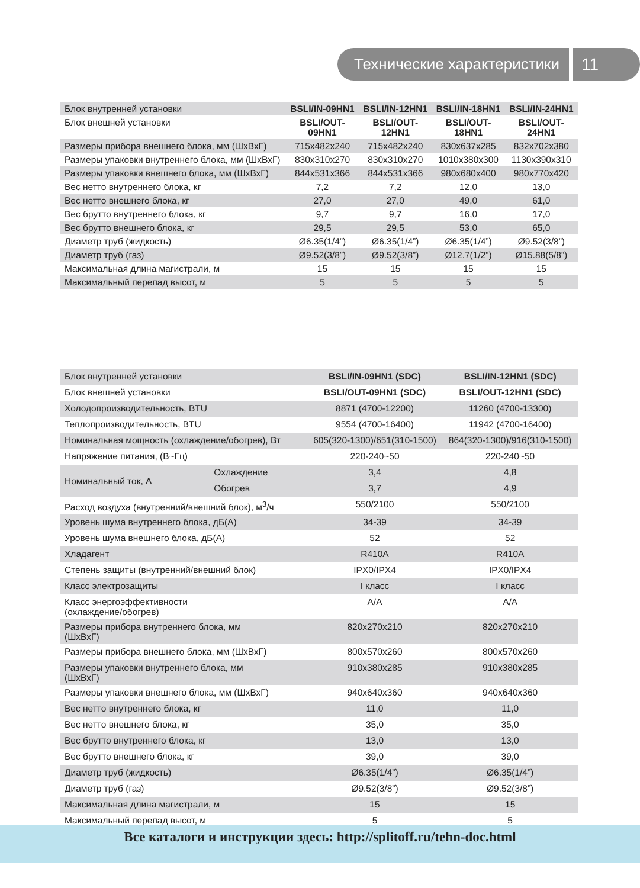Технические характеристики 11
| Блок внутренней установки | BSLI/IN-09HN1 | BSLI/IN-12HN1 | BSLI/IN-18HN1 | BSLI/IN-24HN1 |
| Блок внешней установки | BSLI/OUT- 09HN1 | BSLI/OUT- 12HN1 | BSLI/OUT- 18HN1 | BSLI/OUT- 24HN1 |
| Размеры прибора внешнего блока, мм (ШхВхГ) | 715x482x240 | 715x482x240 | 830x637x285 | 832x702x380 |
| Размеры упаковки внутреннего блока, мм (ШхВхГ) | 830x310x270 | 830x310x270 | 1010x380x300 | 1130x390x310 |
| Размеры упаковки внешнего блока, мм (ШхВхГ) | 844x531x366 | 844x531x366 | 980x680x400 | 980x770x420 |
| Вес нетто внутреннего блока, кг | 7,2 | 7,2 | 12,0 | 13,0 |
| Вес нетто внешнего блока, кг | 27,0 | 27,0 | 49,0 | 61,0 |
| Вес брутто внутреннего блока, кг | 9,7 | 9,7 | 16,0 | 17,0 |
| Вес брутто внешнего блока, кг | 29,5 | 29,5 | 53,0 | 65,0 |
| Диаметр труб (жидкость) | Ø6.35(1/4”) | Ø6.35(1/4”) | Ø6.35(1/4”) | Ø9.52(3/8”) |
| Диаметр труб (газ) | Ø9.52(3/8”) | Ø9.52(3/8”) | Ø12.7(1/2”) | Ø15.88(5/8”) |
| Максимальная длина магистрали, м | 15 | 15 | 15 | 15 |
| Максимальный перепад высот, м | 5 | 5 | 5 | 5 |
| Блок внутренней установки | | BSLI/IN-09HN1 (SDC) | BSLI/IN-12HN1 (SDC) |
| Блок внешней установки | | BSLI/OUT-09HN1 (SDC) | BSLI/OUT-12HN1 (SDC) |
| Холодопроизводительность, BTU | | 8871 (4700-12200) | 11260 (4700-13300) |
| Теплопроизводительность, BTU | | 9554 (4700-16400) | 11942 (4700-16400) |
| Номинальная мощность (охлаждение/обогрев), Вт | | 605(320-1300)/651(310-1500) | 864(320-1300)/916(310-1500) |
| Напряжение питания, (В~Гц) | | 220-240~50 | 220-240~50 |
| Номинальный ток, А | Охлаждение | 3,4 | 4,8 |
| | Обогрев | 3,7 | 4,9 |
| Расход воздуха (внутренний/внешний блок), м<sup>3</sup>/ч | | 550/2100 | 550/2100 |
| Уровень шума внутреннего блока, дБ(А) | | 34-39 | 34-39 |
| Уровень шума внешнего блока, дБ(А) | | 52 | 52 |
| Хладагент | | R410A | R410A |
| Степень защиты (внутренний/внешний блок) | | IPX0/IPX4 | IPX0/IPX4 |
| Класс электрозащиты | | I класс | I класс |
| Класс энергоэффективности (охлаждение/обогрев) | | A/A | A/A |
| Размеры прибора внутреннего блока, мм (ШхВхГ) | | 820x270x210 | 820x270x210 |
| Размеры прибора внешнего блока, мм (ШхВхГ) | | 800x570x260 | 800x570x260 |
| Размеры упаковки внутреннего блока, мм (ШхВхГ) | | 910x380x285 | 910x380x285 |
| Размеры упаковки внешнего блока, мм (ШхВхГ) | | 940x640x360 | 940x640x360 |
| Вес нетто внутреннего блока, кг | | 11,0 | 11,0 |
| Вес нетто внешнего блока, кг | | 35,0 | 35,0 |
| Вес брутто внутреннего блока, кг | | 13,0 | 13,0 |
| Вес брутто внешнего блока, кг | | 39,0 | 39,0 |
| Диаметр труб (жидкость) | | Ø6.35(1/4”) | Ø6.35(1/4”) |
| Диаметр труб (газ) | | Ø9.52(3/8”) | Ø9.52(3/8”) |
| Максимальная длина магистрали, м | | 15 | 15 |
| Максимальный перепад высот, м | | 5 | 5 |
Все каталоги и инструкции здесь: http://splitoff.ru/tehn-doc.html